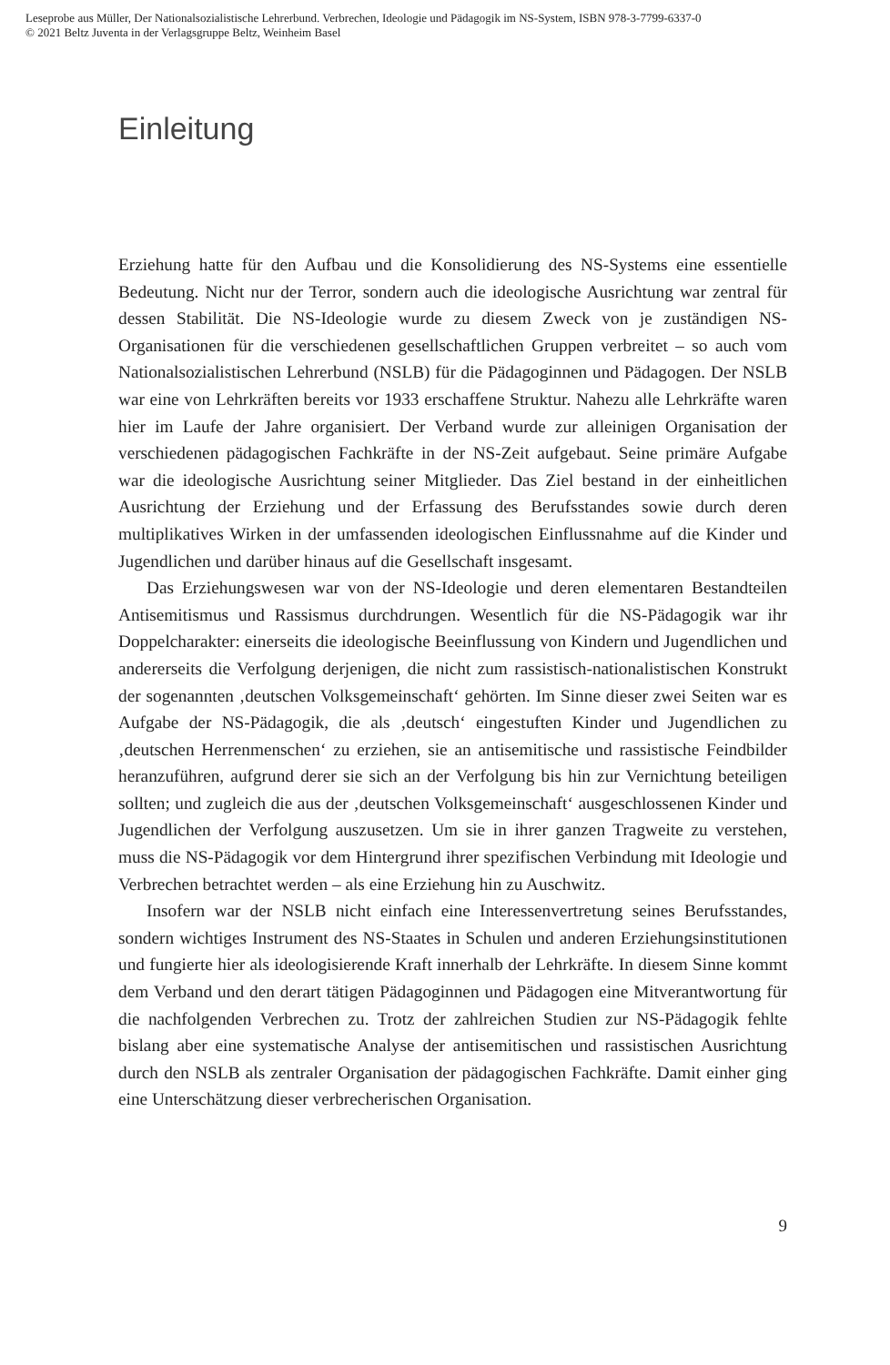Leseprobe aus Müller, Der Nationalsozialistische Lehrerbund. Verbrechen, Ideologie und Pädagogik im NS-System, ISBN 978-3-7799-6337-0
© 2021 Beltz Juventa in der Verlagsgruppe Beltz, Weinheim Basel
Einleitung
Erziehung hatte für den Aufbau und die Konsolidierung des NS-Systems eine essentielle Bedeutung. Nicht nur der Terror, sondern auch die ideologische Ausrichtung war zentral für dessen Stabilität. Die NS-Ideologie wurde zu diesem Zweck von je zuständigen NS-Organisationen für die verschiedenen gesellschaftlichen Gruppen verbreitet – so auch vom Nationalsozialistischen Lehrerbund (NSLB) für die Pädagoginnen und Pädagogen. Der NSLB war eine von Lehrkräften bereits vor 1933 erschaffene Struktur. Nahezu alle Lehrkräfte waren hier im Laufe der Jahre organisiert. Der Verband wurde zur alleinigen Organisation der verschiedenen pädagogischen Fachkräfte in der NS-Zeit aufgebaut. Seine primäre Aufgabe war die ideologische Ausrichtung seiner Mitglieder. Das Ziel bestand in der einheitlichen Ausrichtung der Erziehung und der Erfassung des Berufsstandes sowie durch deren multiplikatives Wirken in der umfassenden ideologischen Einflussnahme auf die Kinder und Jugendlichen und darüber hinaus auf die Gesellschaft insgesamt.
Das Erziehungswesen war von der NS-Ideologie und deren elementaren Bestandteilen Antisemitismus und Rassismus durchdrungen. Wesentlich für die NS-Pädagogik war ihr Doppelcharakter: einerseits die ideologische Beeinflussung von Kindern und Jugendlichen und andererseits die Verfolgung derjenigen, die nicht zum rassistisch-nationalistischen Konstrukt der sogenannten ‚deutschen Volksgemeinschaft‘ gehörten. Im Sinne dieser zwei Seiten war es Aufgabe der NS-Pädagogik, die als ‚deutsch‘ eingestuften Kinder und Jugendlichen zu ‚deutschen Herrenmenschen‘ zu erziehen, sie an antisemitische und rassistische Feindbilder heranzuführen, aufgrund derer sie sich an der Verfolgung bis hin zur Vernichtung beteiligen sollten; und zugleich die aus der ‚deutschen Volksgemeinschaft‘ ausgeschlossenen Kinder und Jugendlichen der Verfolgung auszusetzen. Um sie in ihrer ganzen Tragweite zu verstehen, muss die NS-Pädagogik vor dem Hintergrund ihrer spezifischen Verbindung mit Ideologie und Verbrechen betrachtet werden – als eine Erziehung hin zu Auschwitz.
Insofern war der NSLB nicht einfach eine Interessenvertretung seines Berufsstandes, sondern wichtiges Instrument des NS-Staates in Schulen und anderen Erziehungsinstitutionen und fungierte hier als ideologisierende Kraft innerhalb der Lehrkräfte. In diesem Sinne kommt dem Verband und den derart tätigen Pädagoginnen und Pädagogen eine Mitverantwortung für die nachfolgenden Verbrechen zu. Trotz der zahlreichen Studien zur NS-Pädagogik fehlte bislang aber eine systematische Analyse der antisemitischen und rassistischen Ausrichtung durch den NSLB als zentraler Organisation der pädagogischen Fachkräfte. Damit einher ging eine Unterschätzung dieser verbrecherischen Organisation.
9